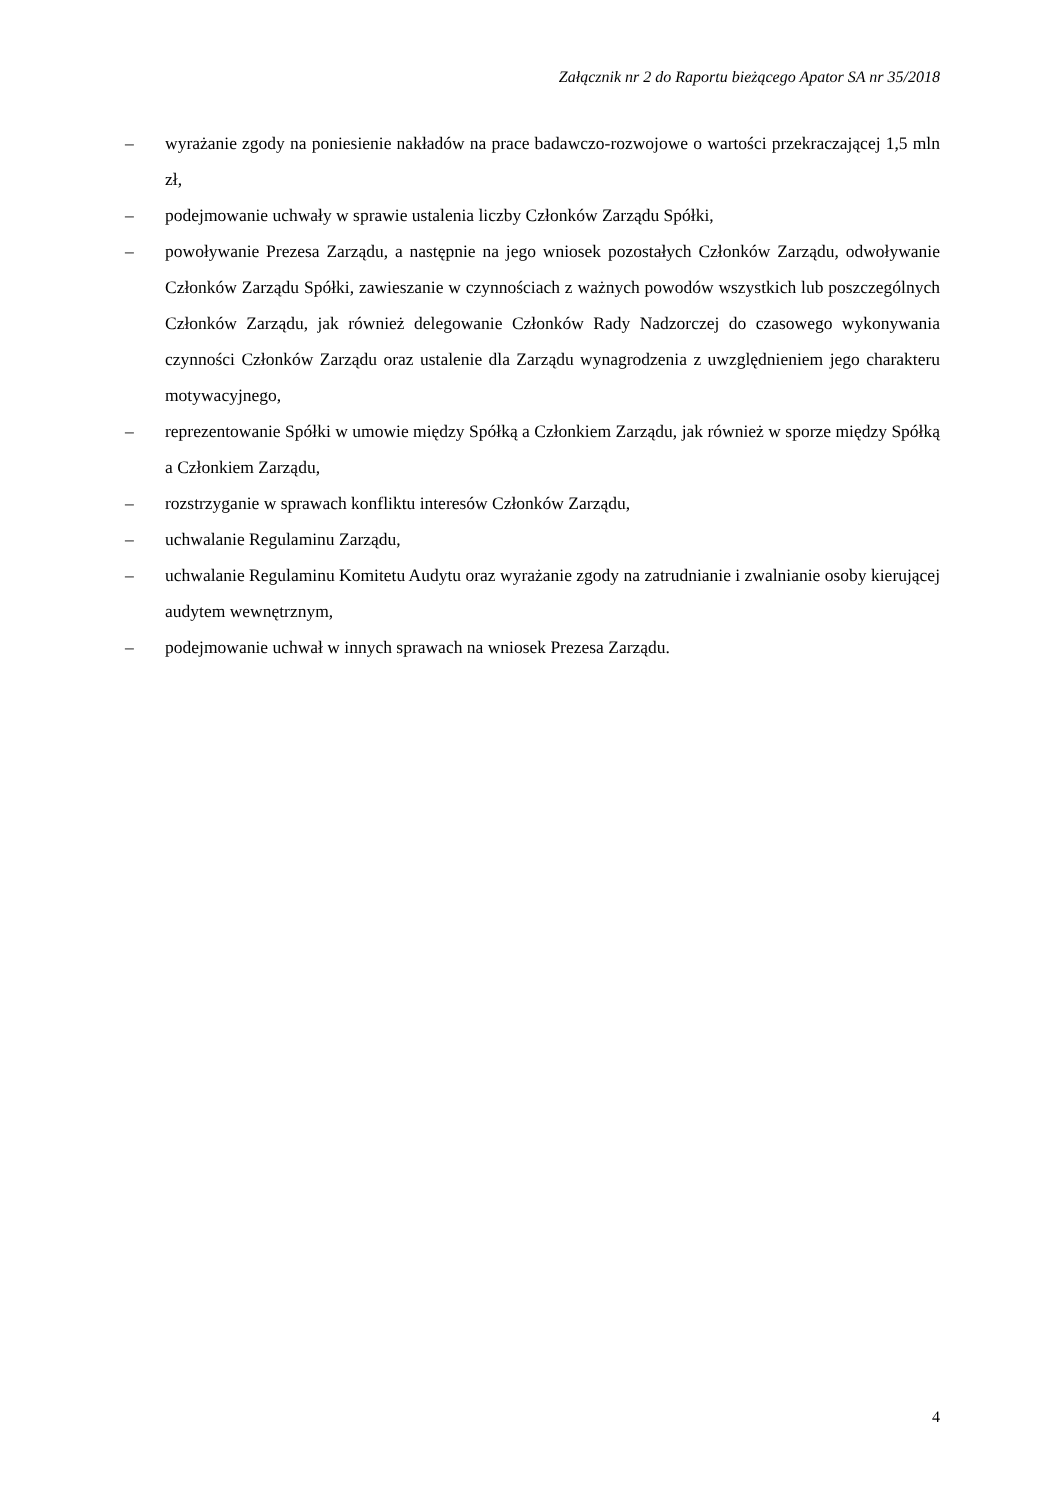Załącznik nr 2 do Raportu bieżącego Apator SA nr 35/2018
– wyrażanie zgody na poniesienie nakładów na prace badawczo-rozwojowe o wartości przekraczającej 1,5 mln zł,
– podejmowanie uchwały w sprawie ustalenia liczby Członków Zarządu Spółki,
– powoływanie Prezesa Zarządu, a następnie na jego wniosek pozostałych Członków Zarządu, odwoływanie Członków Zarządu Spółki, zawieszanie w czynnościach z ważnych powodów wszystkich lub poszczególnych Członków Zarządu, jak również delegowanie Członków Rady Nadzorczej do czasowego wykonywania czynności Członków Zarządu oraz ustalenie dla Zarządu wynagrodzenia z uwzględnieniem jego charakteru motywacyjnego,
– reprezentowanie Spółki w umowie między Spółką a Członkiem Zarządu, jak również w sporze między Spółką a Członkiem Zarządu,
– rozstrzyganie w sprawach konfliktu interesów Członków Zarządu,
– uchwalanie Regulaminu Zarządu,
– uchwalanie Regulaminu Komitetu Audytu oraz wyrażanie zgody na zatrudnianie i zwalnianie osoby kierującej audytem wewnętrznym,
– podejmowanie uchwał w innych sprawach na wniosek Prezesa Zarządu.
4